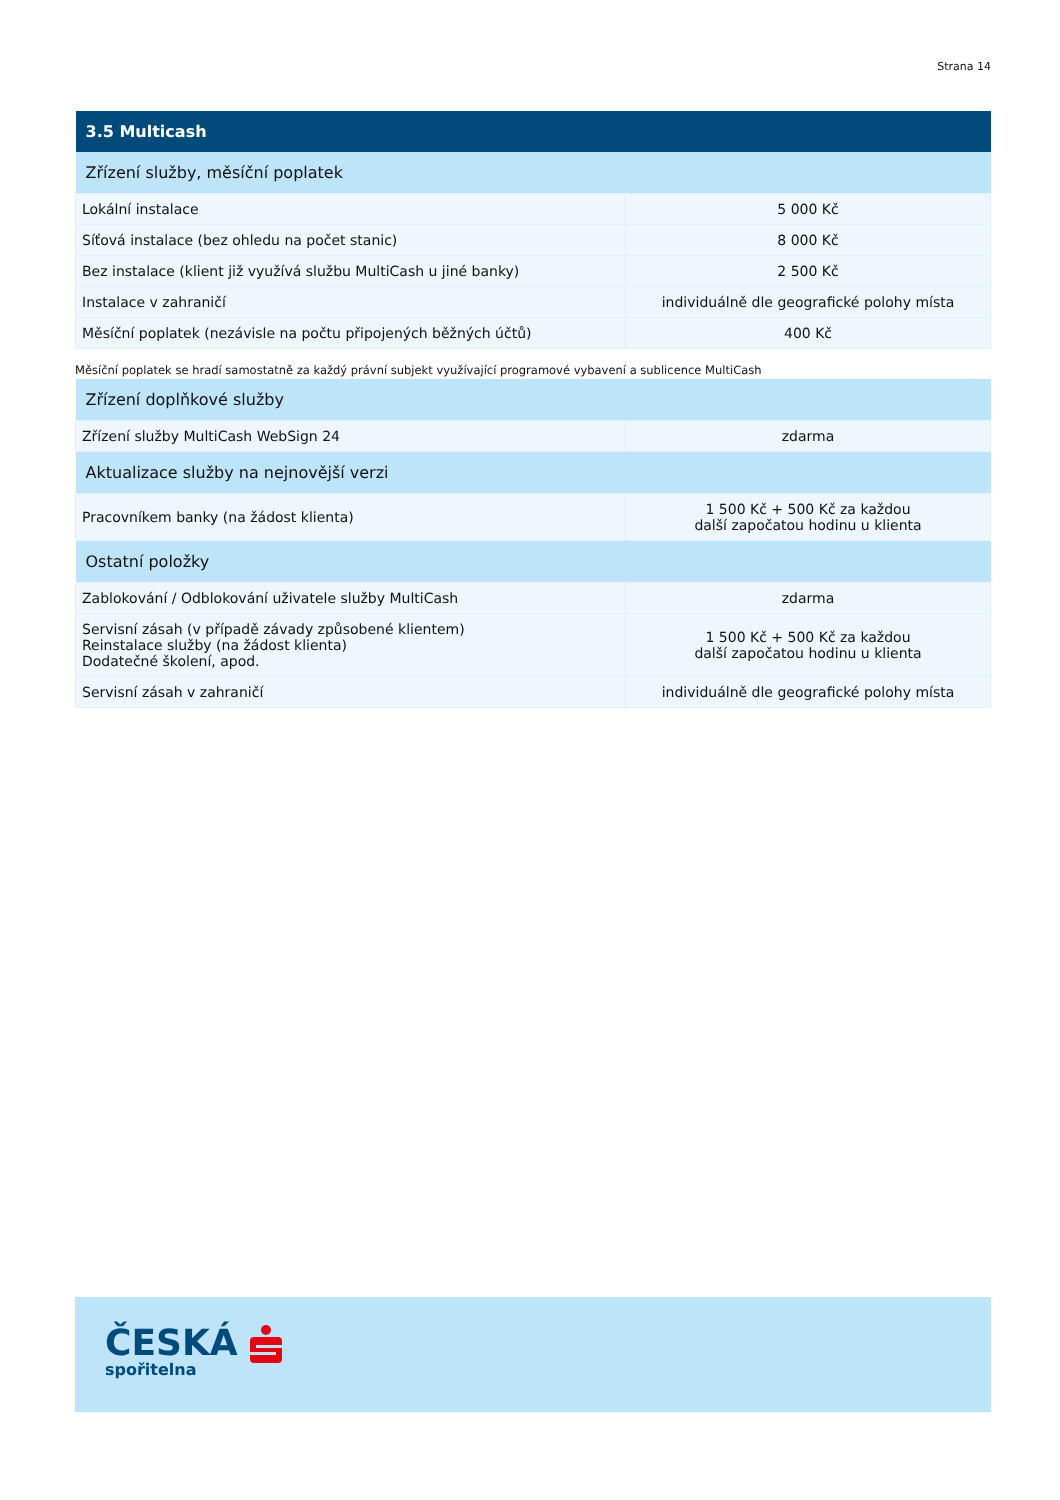Strana 14
| 3.5 Multicash | |
| --- | --- |
| Zřízení služby, měsíční poplatek | |
| Lokální instalace | 5 000 Kč |
| Síťová instalace (bez ohledu na počet stanic) | 8 000 Kč |
| Bez instalace (klient již využívá službu MultiCash u jiné banky) | 2 500 Kč |
| Instalace v zahraničí | individuálně dle geografické polohy místa |
| Měsíční poplatek (nezávisle na počtu připojených běžných účtů) | 400 Kč |
Měsíční poplatek se hradí samostatně za každý právní subjekt využívající programové vybavení a sublicence MultiCash
| Zřízení doplňkové služby | |
| Zřízení služby MultiCash WebSign 24 | zdarma |
| Aktualizace služby na nejnovější verzi | |
| Pracovníkem banky (na žádost klienta) | 1 500 Kč + 500 Kč za každou další započatou hodinu u klienta |
| Ostatní položky | |
| Zablokování / Odblokování uživatele služby MultiCash | zdarma |
| Servisní zásah (v případě závady způsobené klientem) Reinstalace služby (na žádost klienta) Dodatečné školení, apod. | 1 500 Kč + 500 Kč za každou další započatou hodinu u klienta |
| Servisní zásah v zahraničí | individuálně dle geografické polohy místa |
ČESKÁ
spořitelna